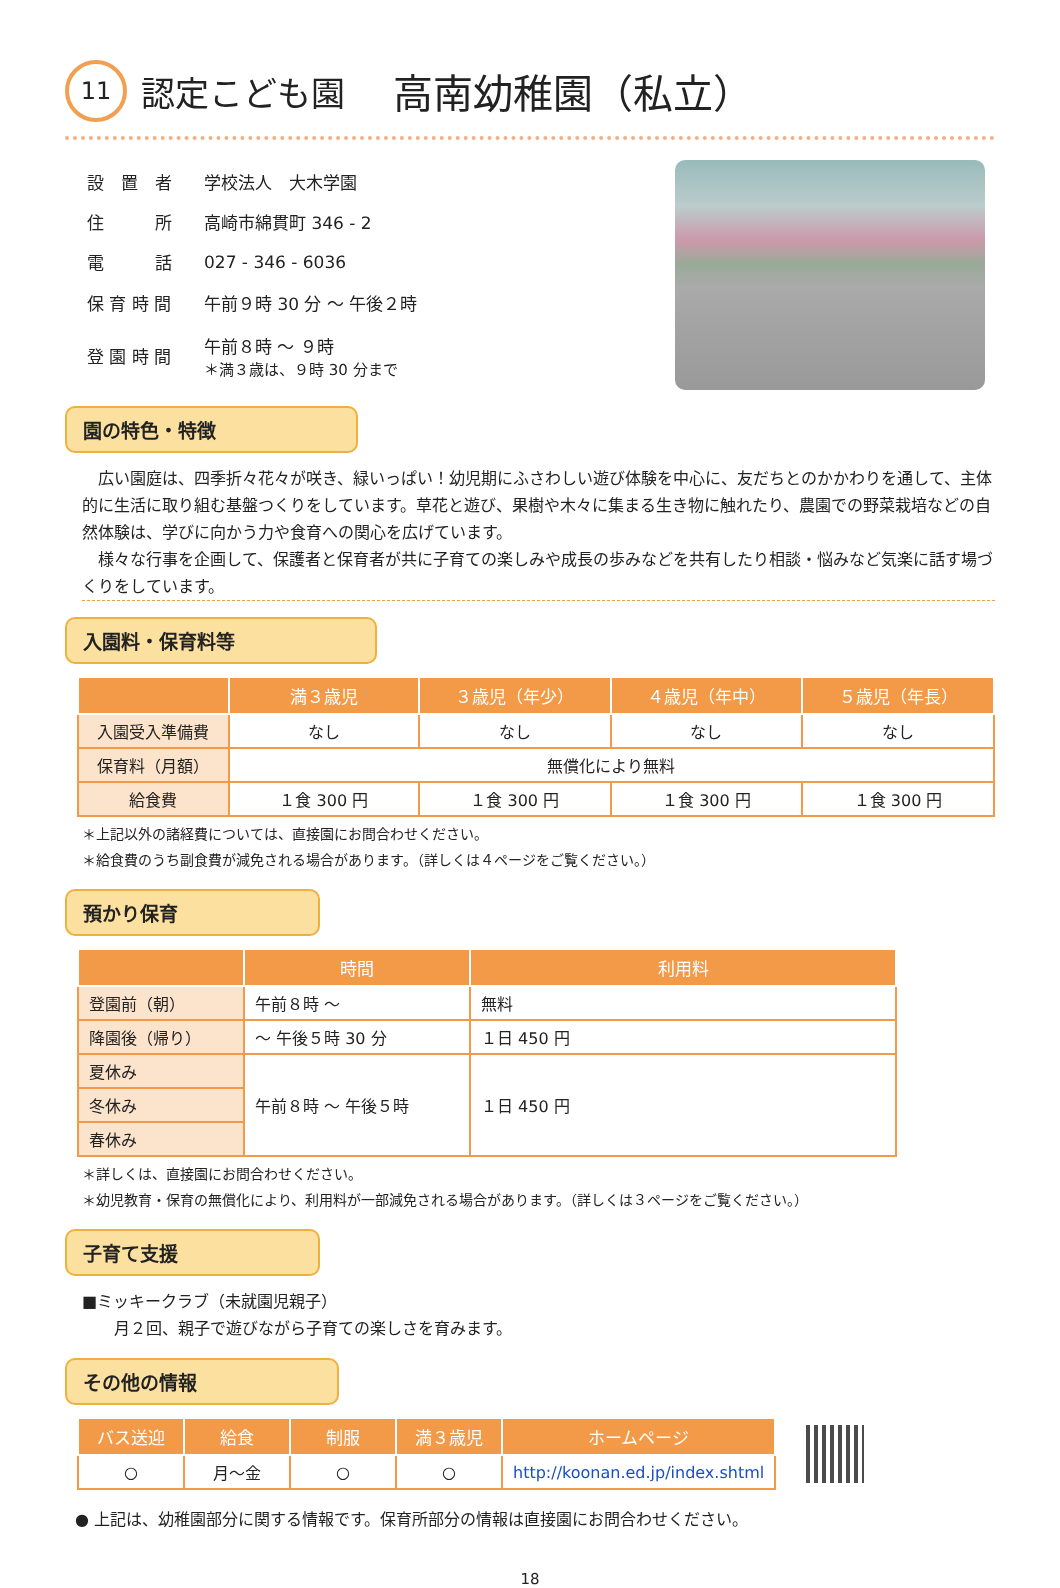11 認定こども園　高南幼稚園（私立）
| 設 置 者 | 学校法人 大木学園 |
| 住 所 | 高崎市綿貫町 346 - 2 |
| 電 話 | 027 - 346 - 6036 |
| 保 育 時 間 | 午前９時 30 分 ～ 午後２時 |
| 登 園 時 間 | 午前８時 ～ ９時 ＊満３歳は、９時 30 分まで |
園の特色・特徴
　広い園庭は、四季折々花々が咲き、緑いっぱい！幼児期にふさわしい遊び体験を中心に、友だちとのかかわりを通して、主体的に生活に取り組む基盤つくりをしています。草花と遊び、果樹や木々に集まる生き物に触れたり、農園での野菜栽培などの自然体験は、学びに向かう力や食育への関心を広げています。
　様々な行事を企画して、保護者と保育者が共に子育ての楽しみや成長の歩みなどを共有したり相談・悩みなど気楽に話す場づくりをしています。
入園料・保育料等
| | 満３歳児 | ３歳児（年少） | ４歳児（年中） | ５歳児（年長） |
| --- | --- | --- | --- | --- |
| 入園受入準備費 | なし | なし | なし | なし |
| 保育料（月額） | 無償化により無料 | | | |
| 給食費 | １食 300 円 | １食 300 円 | １食 300 円 | １食 300 円 |
＊上記以外の諸経費については、直接園にお問合わせください。
＊給食費のうち副食費が減免される場合があります。（詳しくは４ページをご覧ください。）
預かり保育
| | 時間 | 利用料 |
| --- | --- | --- |
| 登園前（朝） | 午前８時 ～ | 無料 |
| 降園後（帰り） | ～ 午後５時 30 分 | １日 450 円 |
| 夏休み | 午前８時 ～ 午後５時 | １日 450 円 |
| 冬休み | | |
| 春休み | | |
＊詳しくは、直接園にお問合わせください。
＊幼児教育・保育の無償化により、利用料が一部減免される場合があります。（詳しくは３ページをご覧ください。）
子育て支援
■ミッキークラブ（未就園児親子）
　　月２回、親子で遊びながら子育ての楽しさを育みます。
その他の情報
| バス送迎 | 給食 | 制服 | 満３歳児 | ホームページ |
| --- | --- | --- | --- | --- |
| ○ | 月～金 | ○ | ○ | http://koonan.ed.jp/index.shtml |
● 上記は、幼稚園部分に関する情報です。保育所部分の情報は直接園にお問合わせください。
18